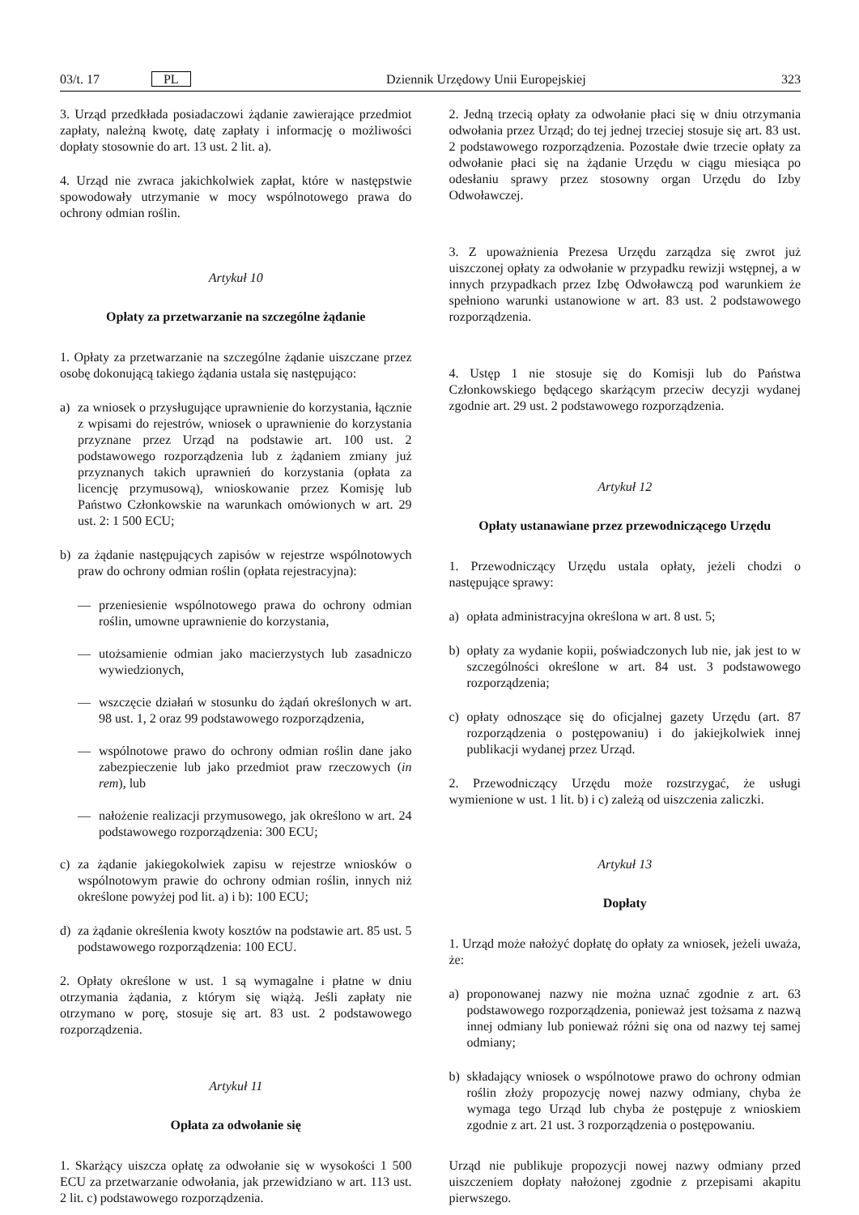03/t. 17 PL Dziennik Urzędowy Unii Europejskiej 323
3. Urząd przedkłada posiadaczowi żądanie zawierające przedmiot zapłaty, należną kwotę, datę zapłaty i informację o możliwości dopłaty stosownie do art. 13 ust. 2 lit. a).
4. Urząd nie zwraca jakichkolwiek zapłat, które w następstwie spowodowały utrzymanie w mocy wspólnotowego prawa do ochrony odmian roślin.
Artykuł 10
Opłaty za przetwarzanie na szczególne żądanie
1. Opłaty za przetwarzanie na szczególne żądanie uiszczane przez osobę dokonującą takiego żądania ustala się następująco:
a) za wniosek o przysługujące uprawnienie do korzystania, łącznie z wpisami do rejestrów, wniosek o uprawnienie do korzystania przyznane przez Urząd na podstawie art. 100 ust. 2 podstawowego rozporządzenia lub z żądaniem zmiany już przyznanych takich uprawnień do korzystania (opłata za licencję przymusową), wnioskowanie przez Komisję lub Państwo Członkowskie na warunkach omówionych w art. 29 ust. 2: 1 500 ECU;
b) za żądanie następujących zapisów w rejestrze wspólnotowych praw do ochrony odmian roślin (opłata rejestracyjna):
— przeniesienie wspólnotowego prawa do ochrony odmian roślin, umowne uprawnienie do korzystania,
— utożsamienie odmian jako macierzystych lub zasadniczo wywiedzionych,
— wszczęcie działań w stosunku do żądań określonych w art. 98 ust. 1, 2 oraz 99 podstawowego rozporządzenia,
— wspólnotowe prawo do ochrony odmian roślin dane jako zabezpieczenie lub jako przedmiot praw rzeczowych (in rem), lub
— nałożenie realizacji przymusowego, jak określono w art. 24 podstawowego rozporządzenia: 300 ECU;
c) za żądanie jakiegokolwiek zapisu w rejestrze wniosków o wspólnotowym prawie do ochrony odmian roślin, innych niż określone powyżej pod lit. a) i b): 100 ECU;
d) za żądanie określenia kwoty kosztów na podstawie art. 85 ust. 5 podstawowego rozporządzenia: 100 ECU.
2. Opłaty określone w ust. 1 są wymagalne i płatne w dniu otrzymania żądania, z którym się wiążą. Jeśli zapłaty nie otrzymano w porę, stosuje się art. 83 ust. 2 podstawowego rozporządzenia.
Artykuł 11
Opłata za odwołanie się
1. Skarżący uiszcza opłatę za odwołanie się w wysokości 1 500 ECU za przetwarzanie odwołania, jak przewidziano w art. 113 ust. 2 lit. c) podstawowego rozporządzenia.
2. Jedną trzecią opłaty za odwołanie płaci się w dniu otrzymania odwołania przez Urząd; do tej jednej trzeciej stosuje się art. 83 ust. 2 podstawowego rozporządzenia. Pozostałe dwie trzecie opłaty za odwołanie płaci się na żądanie Urzędu w ciągu miesiąca po odesłaniu sprawy przez stosowny organ Urzędu do Izby Odwoławczej.
3. Z upoważnienia Prezesa Urzędu zarządza się zwrot już uiszczonej opłaty za odwołanie w przypadku rewizji wstępnej, a w innych przypadkach przez Izbę Odwoławczą pod warunkiem że spełniono warunki ustanowione w art. 83 ust. 2 podstawowego rozporządzenia.
4. Ustęp 1 nie stosuje się do Komisji lub do Państwa Członkowskiego będącego skarżącym przeciw decyzji wydanej zgodnie art. 29 ust. 2 podstawowego rozporządzenia.
Artykuł 12
Opłaty ustanawiane przez przewodniczącego Urzędu
1. Przewodniczący Urzędu ustala opłaty, jeżeli chodzi o następujące sprawy:
a) opłata administracyjna określona w art. 8 ust. 5;
b) opłaty za wydanie kopii, poświadczonych lub nie, jak jest to w szczególności określone w art. 84 ust. 3 podstawowego rozporządzenia;
c) opłaty odnoszące się do oficjalnej gazety Urzędu (art. 87 rozporządzenia o postępowaniu) i do jakiejkolwiek innej publikacji wydanej przez Urząd.
2. Przewodniczący Urzędu może rozstrzygać, że usługi wymienione w ust. 1 lit. b) i c) zależą od uiszczenia zaliczki.
Artykuł 13
Dopłaty
1. Urząd może nałożyć dopłatę do opłaty za wniosek, jeżeli uważa, że:
a) proponowanej nazwy nie można uznać zgodnie z art. 63 podstawowego rozporządzenia, ponieważ jest tożsama z nazwą innej odmiany lub ponieważ różni się ona od nazwy tej samej odmiany;
b) składający wniosek o wspólnotowe prawo do ochrony odmian roślin złoży propozycję nowej nazwy odmiany, chyba że wymaga tego Urząd lub chyba że postępuje z wnioskiem zgodnie z art. 21 ust. 3 rozporządzenia o postępowaniu.
Urząd nie publikuje propozycji nowej nazwy odmiany przed uiszczeniem dopłaty nałożonej zgodnie z przepisami akapitu pierwszego.